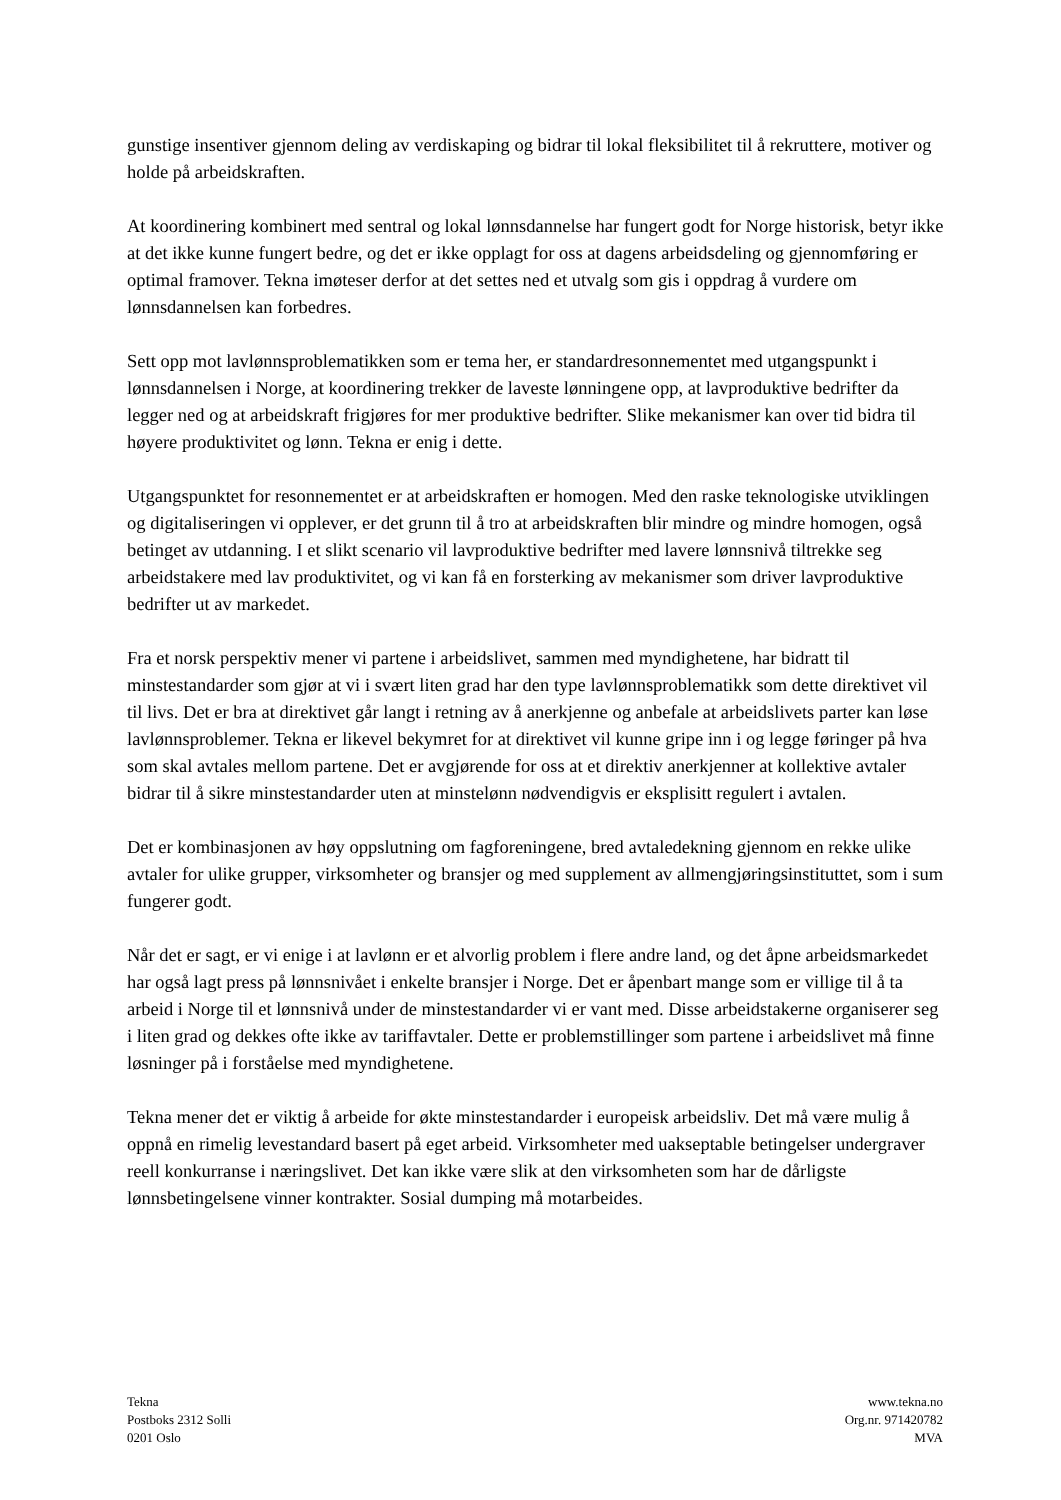gunstige insentiver gjennom deling av verdiskaping og bidrar til lokal fleksibilitet til å rekruttere, motiver og holde på arbeidskraften.
At koordinering kombinert med sentral og lokal lønnsdannelse har fungert godt for Norge historisk, betyr ikke at det ikke kunne fungert bedre, og det er ikke opplagt for oss at dagens arbeidsdeling og gjennomføring er optimal framover. Tekna imøteser derfor at det settes ned et utvalg som gis i oppdrag å vurdere om lønnsdannelsen kan forbedres.
Sett opp mot lavlønnsproblematikken som er tema her, er standardresonnementet med utgangspunkt i lønnsdannelsen i Norge, at koordinering trekker de laveste lønningene opp, at lavproduktive bedrifter da legger ned og at arbeidskraft frigjøres for mer produktive bedrifter. Slike mekanismer kan over tid bidra til høyere produktivitet og lønn. Tekna er enig i dette.
Utgangspunktet for resonnementet er at arbeidskraften er homogen. Med den raske teknologiske utviklingen og digitaliseringen vi opplever, er det grunn til å tro at arbeidskraften blir mindre og mindre homogen, også betinget av utdanning. I et slikt scenario vil lavproduktive bedrifter med lavere lønnsnivå tiltrekke seg arbeidstakere med lav produktivitet, og vi kan få en forsterking av mekanismer som driver lavproduktive bedrifter ut av markedet.
Fra et norsk perspektiv mener vi partene i arbeidslivet, sammen med myndighetene, har bidratt til minstestandarder som gjør at vi i svært liten grad har den type lavlønnsproblematikk som dette direktivet vil til livs. Det er bra at direktivet går langt i retning av å anerkjenne og anbefale at arbeidslivets parter kan løse lavlønnsproblemer. Tekna er likevel bekymret for at direktivet vil kunne gripe inn i og legge føringer på hva som skal avtales mellom partene. Det er avgjørende for oss at et direktiv anerkjenner at kollektive avtaler bidrar til å sikre minstestandarder uten at minstelønn nødvendigvis er eksplisitt regulert i avtalen.
Det er kombinasjonen av høy oppslutning om fagforeningene, bred avtaledekning gjennom en rekke ulike avtaler for ulike grupper, virksomheter og bransjer og med supplement av allmengjøringsinstituttet, som i sum fungerer godt.
Når det er sagt, er vi enige i at lavlønn er et alvorlig problem i flere andre land, og det åpne arbeidsmarkedet har også lagt press på lønnsnivået i enkelte bransjer i Norge. Det er åpenbart mange som er villige til å ta arbeid i Norge til et lønnsnivå under de minstestandarder vi er vant med. Disse arbeidstakerne organiserer seg i liten grad og dekkes ofte ikke av tariffavtaler. Dette er problemstillinger som partene i arbeidslivet må finne løsninger på i forståelse med myndighetene.
Tekna mener det er viktig å arbeide for økte minstestandarder i europeisk arbeidsliv. Det må være mulig å oppnå en rimelig levestandard basert på eget arbeid. Virksomheter med uakseptable betingelser undergraver reell konkurranse i næringslivet. Det kan ikke være slik at den virksomheten som har de dårligste lønnsbetingelsene vinner kontrakter. Sosial dumping må motarbeides.
Tekna
Postboks 2312 Solli
0201 Oslo
www.tekna.no
Org.nr. 971420782
MVA